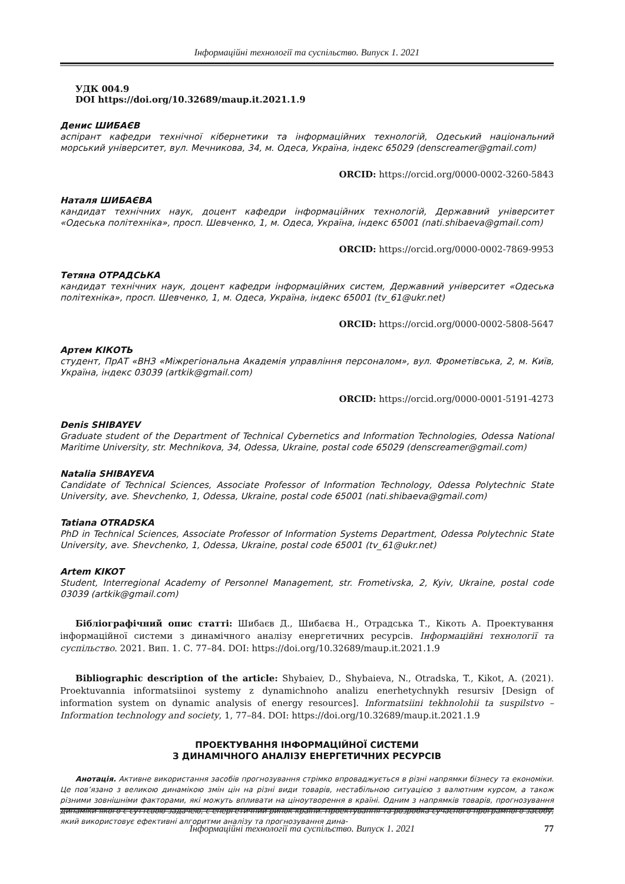Інформаційні технології та суспільство. Випуск 1. 2021
УДК 004.9
DOI https://doi.org/10.32689/maup.it.2021.1.9
Денис ШИБАЄВ
аспірант кафедри технічної кібернетики та інформаційних технологій, Одеський національний морський університет, вул. Мечникова, 34, м. Одеса, Україна, індекс 65029 (denscreamer@gmail.com)
ORCID: https://orcid.org/0000-0002-3260-5843
Наталя ШИБАЄВА
кандидат технічних наук, доцент кафедри інформаційних технологій, Державний університет «Одеська політехніка», просп. Шевченко, 1, м. Одеса, Україна, індекс 65001 (nati.shibaeva@gmail.com)
ORCID: https://orcid.org/0000-0002-7869-9953
Тетяна ОТРАДСЬКА
кандидат технічних наук, доцент кафедри інформаційних систем, Державний університет «Одеська політехніка», просп. Шевченко, 1, м. Одеса, Україна, індекс 65001 (tv_61@ukr.net)
ORCID: https://orcid.org/0000-0002-5808-5647
Артем КІКОТЬ
студент, ПрАТ «ВНЗ «Міжрегіональна Академія управління персоналом», вул. Фрометівська, 2, м. Київ, Україна, індекс 03039 (artkik@gmail.com)
ORCID: https://orcid.org/0000-0001-5191-4273
Denis SHIBAYEV
Graduate student of the Department of Technical Cybernetics and Information Technologies, Odessa National Maritime University, str. Mechnikova, 34, Odessa, Ukraine, postal code 65029 (denscreamer@gmail.com)
Natalia SHIBAYEVA
Candidate of Technical Sciences, Associate Professor of Information Technology, Odessa Polytechnic State University, ave. Shevchenko, 1, Odessa, Ukraine, postal code 65001 (nati.shibaeva@gmail.com)
Tatiana OTRADSKA
PhD in Technical Sciences, Associate Professor of Information Systems Department, Odessa Polytechnic State University, ave. Shevchenko, 1, Odessa, Ukraine, postal code 65001 (tv_61@ukr.net)
Artem KIKOT
Student, Interregional Academy of Personnel Management, str. Frometivska, 2, Kyiv, Ukraine, postal code 03039 (artkik@gmail.com)
Бібліографічний опис статті: Шибаєв Д., Шибаєва Н., Отрадська Т., Кікоть А. Проектування інформаційної системи з динамічного аналізу енергетичних ресурсів. Інформаційні технології та суспільство. 2021. Вип. 1. С. 77–84. DOI: https://doi.org/10.32689/maup.it.2021.1.9
Bibliographic description of the article: Shybaiev, D., Shybaieva, N., Otradska, T., Kikot, A. (2021). Proektuvannia informatsiinoi systemy z dynamichnoho analizu enerhetychnykh resursiv [Design of information system on dynamic analysis of energy resources]. Informatsiini tekhnolohii ta suspilstvo – Information technology and society, 1, 77–84. DOI: https://doi.org/10.32689/maup.it.2021.1.9
ПРОЕКТУВАННЯ ІНФОРМАЦІЙНОЇ СИСТЕМИ
З ДИНАМІЧНОГО АНАЛІЗУ ЕНЕРГЕТИЧНИХ РЕСУРСІВ
Анотація. Активне використання засобів прогнозування стрімко впроваджується в різні напрямки бізнесу та економіки. Це пов’язано з великою динамікою змін цін на різні види товарів, нестабільною ситуацією з валютним курсом, а також різними зовнішніми факторами, які можуть впливати на ціноутворення в країні. Одним з напрямків товарів, прогнозування динаміки якого є суттєвою задачею, є енергетичний ринок країни. Проектування та розробка сучасного програмного засобу, який використовує ефективні алгоритми аналізу та прогнозування дина-
Інформаційні технології та суспільство. Випуск 1. 2021 77